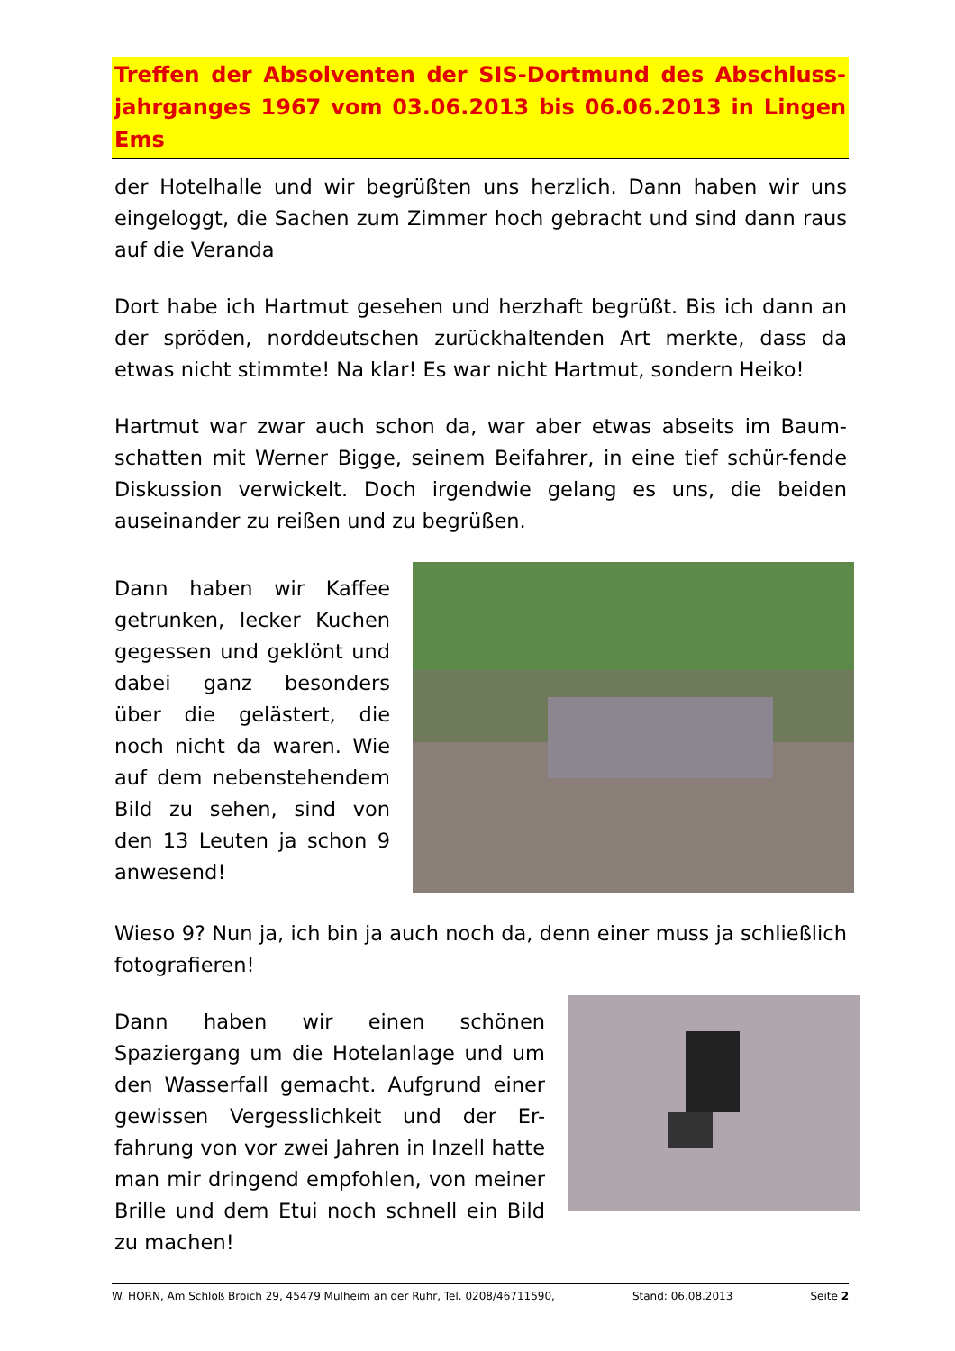Treffen der Absolventen der SIS-Dortmund des Abschluss-jahrganges 1967 vom 03.06.2013 bis 06.06.2013 in Lingen Ems
der Hotelhalle und wir begrüßten uns herzlich. Dann haben wir uns eingeloggt, die Sachen zum Zimmer hoch gebracht und sind dann raus auf die Veranda
Dort habe ich Hartmut gesehen und herzhaft begrüßt. Bis ich dann an der spröden, norddeutschen zurückhaltenden Art merkte, dass da etwas nicht stimmte! Na klar! Es war nicht Hartmut, sondern Heiko!
Hartmut war zwar auch schon da, war aber etwas abseits im Baum-schatten mit Werner Bigge, seinem Beifahrer, in eine tief schür-fende Diskussion verwickelt. Doch irgendwie gelang es uns, die beiden auseinander zu reißen und zu begrüßen.
Dann haben wir Kaffee getrunken, lecker Kuchen gegessen und geklönt und dabei ganz besonders über die gelästert, die noch nicht da waren. Wie auf dem nebenstehendem Bild zu sehen, sind von den 13 Leuten ja schon 9 anwesend!
Wieso 9? Nun ja, ich bin ja auch noch da, denn einer muss ja schließlich fotografieren!
Dann haben wir einen schönen Spaziergang um die Hotelanlage und um den Wasserfall gemacht. Aufgrund einer gewissen Vergesslichkeit und der Er-fahrung von vor zwei Jahren in Inzell hatte man mir dringend empfohlen, von meiner Brille und dem Etui noch schnell ein Bild zu machen!
W. HORN, Am Schloß Broich 29, 45479 Mülheim an der Ruhr, Tel. 0208/46711590, Stand: 06.08.2013 Seite 2